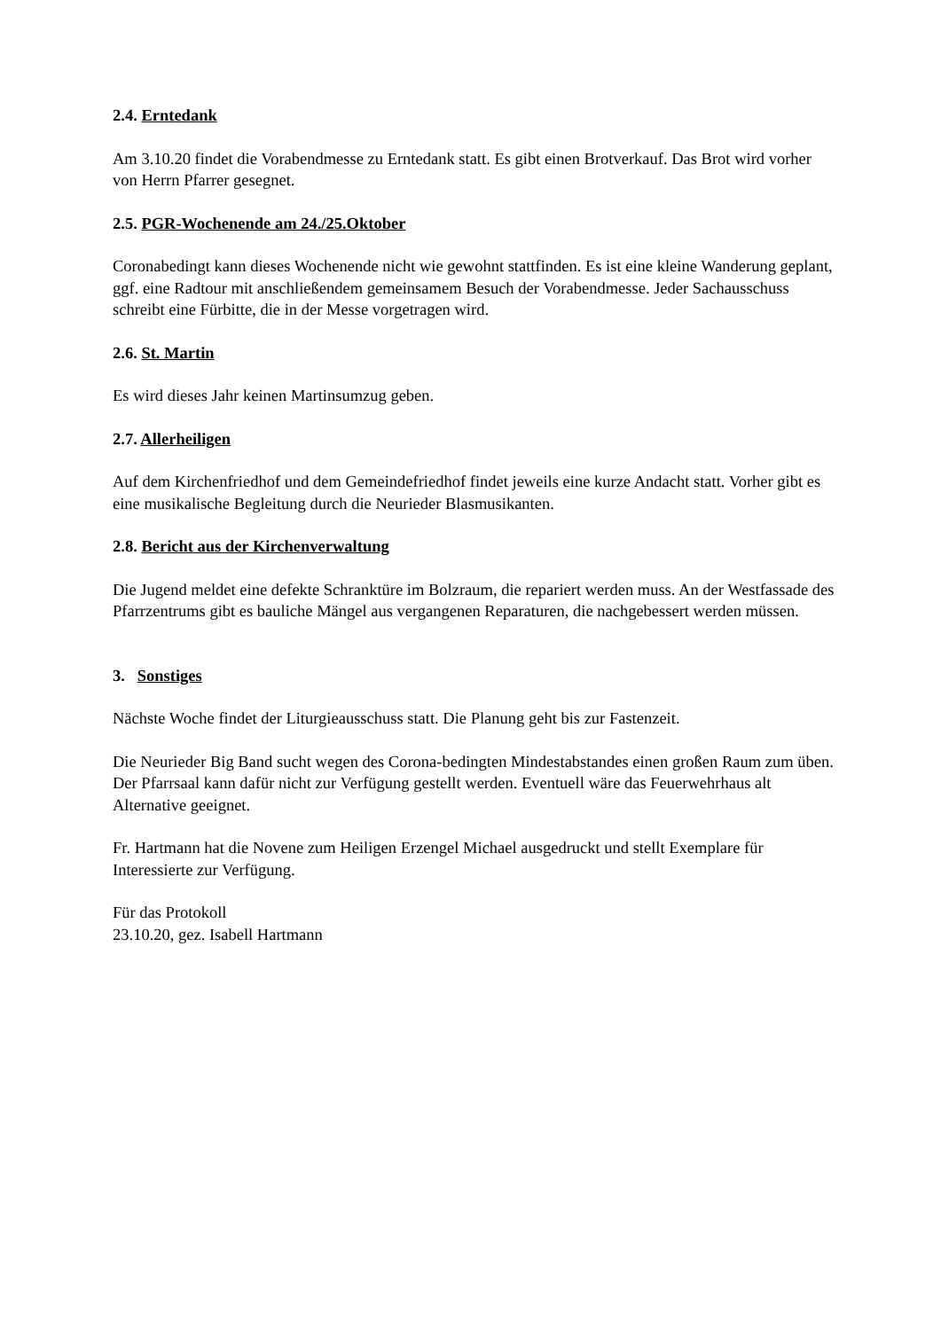2.4. Erntedank
Am 3.10.20 findet die Vorabendmesse zu Erntedank statt. Es gibt einen Brotverkauf. Das Brot wird vorher von Herrn Pfarrer gesegnet.
2.5. PGR-Wochenende am 24./25.Oktober
Coronabedingt kann dieses Wochenende nicht wie gewohnt stattfinden. Es ist eine kleine Wanderung geplant, ggf. eine Radtour mit anschließendem gemeinsamem Besuch der Vorabendmesse. Jeder Sachausschuss schreibt eine Fürbitte, die in der Messe vorgetragen wird.
2.6. St. Martin
Es wird dieses Jahr keinen Martinsumzug geben.
2.7. Allerheiligen
Auf dem Kirchenfriedhof und dem Gemeindefriedhof findet jeweils eine kurze Andacht statt. Vorher gibt es eine musikalische Begleitung durch die Neurieder Blasmusikanten.
2.8. Bericht aus der Kirchenverwaltung
Die Jugend meldet eine defekte Schranktüre im Bolzraum, die repariert werden muss. An der Westfassade des Pfarrzentrums gibt es bauliche Mängel aus vergangenen Reparaturen, die nachgebessert werden müssen.
3. Sonstiges
Nächste Woche findet der Liturgieausschuss statt. Die Planung geht bis zur Fastenzeit.
Die Neurieder Big Band sucht wegen des Corona-bedingten Mindestabstandes einen großen Raum zum üben. Der Pfarrsaal kann dafür nicht zur Verfügung gestellt werden. Eventuell wäre das Feuerwehrhaus alt Alternative geeignet.
Fr. Hartmann hat die Novene zum Heiligen Erzengel Michael ausgedruckt und stellt Exemplare für Interessierte zur Verfügung.
Für das Protokoll
23.10.20, gez. Isabell Hartmann